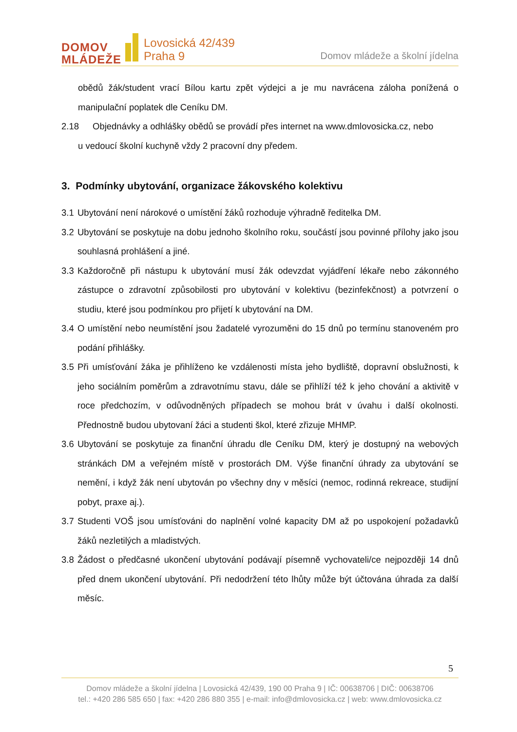DOMOV
MLÁDEŽE
Lovosická 42/439
Praha 9
Domov mládeže a školní jídelna
obědů žák/student vrací Bílou kartu zpět výdejci a je mu navrácena záloha ponížená o manipulační poplatek dle Ceníku DM.
2.18 Objednávky a odhlášky obědů se provádí přes internet na www.dmlovosicka.cz, nebo
u vedoucí školní kuchyně vždy 2 pracovní dny předem.
3. Podmínky ubytování, organizace žákovského kolektivu
3.1
Ubytování není nárokové o umístění žáků rozhoduje výhradně ředitelka DM.
3.2
Ubytování se poskytuje na dobu jednoho školního roku, součástí jsou povinné přílohy jako jsou souhlasná prohlášení a jiné.
3.3
Každoročně při nástupu k ubytování musí žák odevzdat vyjádření lékaře nebo zákonného zástupce o zdravotní způsobilosti pro ubytování v kolektivu (bezinfekčnost) a potvrzení o studiu, které jsou podmínkou pro přijetí k ubytování na DM.
3.4
O umístění nebo neumístění jsou žadatelé vyrozuměni do 15 dnů po termínu stanoveném pro podání přihlášky.
3.5
Při umísťování žáka je přihlíženo ke vzdálenosti místa jeho bydliště, dopravní obslužnosti, k jeho sociálním poměrům a zdravotnímu stavu, dále se přihlíží též k jeho chování a aktivitě v roce předchozím, v odůvodněných případech se mohou brát v úvahu i další okolnosti. Přednostně budou ubytovaní žáci a studenti škol, které zřizuje MHMP.
3.6
Ubytování se poskytuje za finanční úhradu dle Ceníku DM, který je dostupný na webových stránkách DM a veřejném místě v prostorách DM. Výše finanční úhrady za ubytování se nemění, i když žák není ubytován po všechny dny v měsíci (nemoc, rodinná rekreace, studijní pobyt, praxe aj.).
3.7
Studenti VOŠ jsou umísťováni do naplnění volné kapacity DM až po uspokojení požadavků žáků nezletilých a mladistvých.
3.8
Žádost o předčasné ukončení ubytování podávají písemně vychovateli/ce nejpozději 14 dnů před dnem ukončení ubytování. Při nedodržení této lhůty může být účtována úhrada za další měsíc.
5
Domov mládeže a školní jídelna | Lovosická 42/439, 190 00 Praha 9 | IČ: 00638706 | DIČ: 00638706
tel.: +420 286 585 650 | fax: +420 286 880 355 | e-mail: info@dmlovosicka.cz | web: www.dmlovosicka.cz